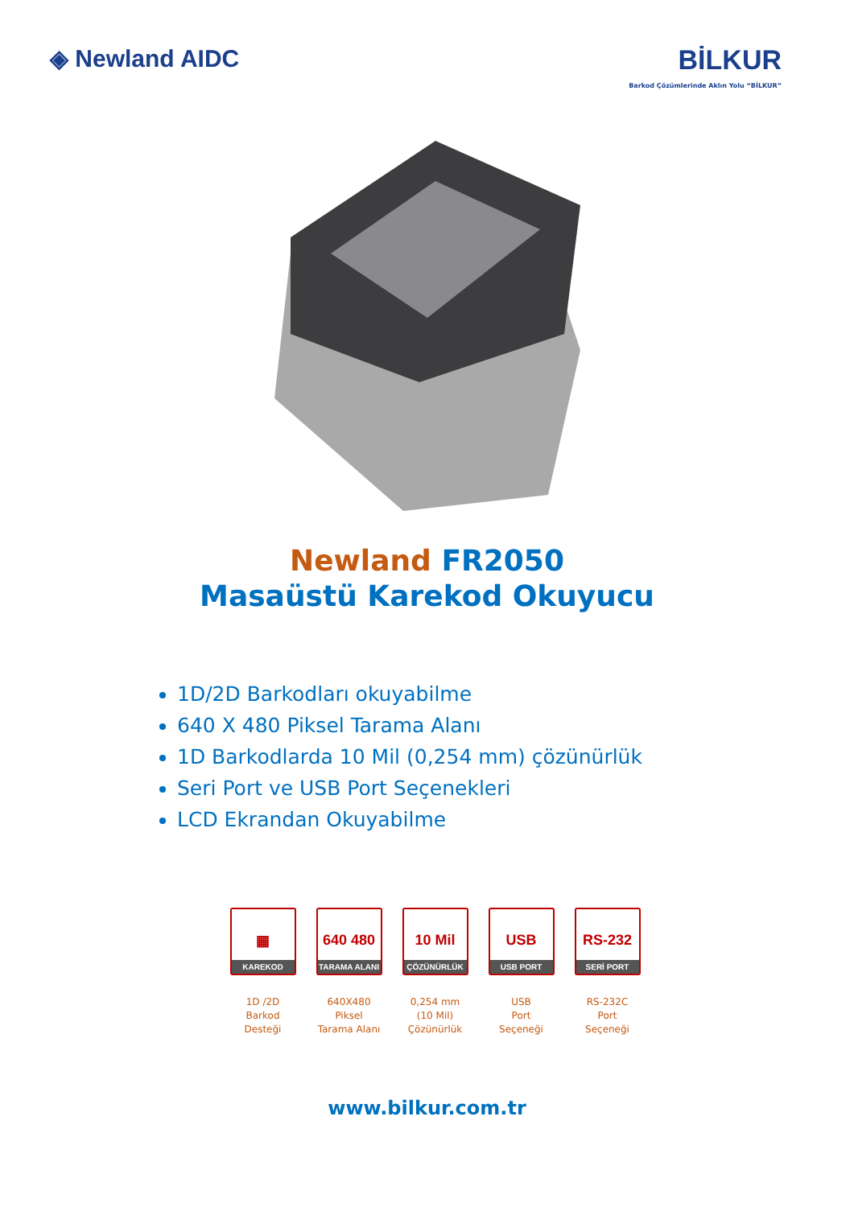◈ Newland AIDC BİLKUR
Barkod Çözümlerinde Aklın Yolu “BİLKUR”
Newland FR2050
Masaüstü Karekod Okuyucu
1D/2D Barkodları okuyabilme
640 X 480 Piksel Tarama Alanı
1D Barkodlarda 10 Mil (0,254 mm) çözünürlük
Seri Port ve USB Port Seçenekleri
LCD Ekrandan Okuyabilme
▦
KAREKOD
1D /2D
Barkod
Desteği
640 480
TARAMA ALANI
640X480
Piksel
Tarama Alanı
10 Mil
ÇÖZÜNÜRLÜK
0,254 mm
(10 Mil)
Çözünürlük
USB
USB PORT
USB
Port Seçeneği
RS-232
SERİ PORT
RS-232C
Port Seçeneği
www.bilkur.com.tr